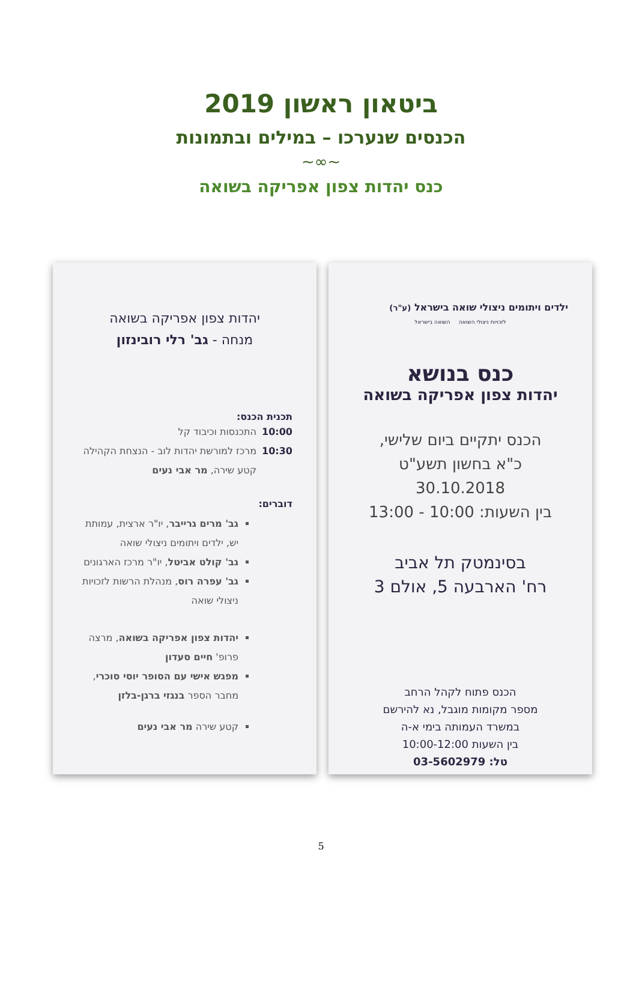ביטאון ראשון 2019
הכנסים שנערכו – במילים ובתמונות
~∞~
כנס יהדות צפון אפריקה בשואה
ילדים ויתומים ניצולי שואה בישראל (ע"ר)
לזכויות ניצולי השואה השואה בישראל
כנס בנושא
יהדות צפון אפריקה בשואה
הכנס יתקיים ביום שלישי,
כ"א בחשון תשע"ט 30.10.2018
בין השעות: 10:00 - 13:00
בסינמטק תל אביב
רח' הארבעה 5, אולם 3
הכנס פתוח לקהל הרחב
מספר מקומות מוגבל, נא להירשם
במשרד העמותה בימי א-ה
בין השעות 10:00-12:00
טל: 03-5602979
יהדות צפון אפריקה בשואה
מנחה - גב' רלי רובינזון
תכנית הכנס:
10:00 התכנסות וכיבוד קל
10:30 מרכז למורשת יהדות לוב - הנצחת הקהילה
קטע שירה, מר אבי נעים
דוברים:
גב' מרים גרייבר, יו"ר ארצית, עמותת יש, ילדים ויתומים ניצולי שואה
גב' קולט אביטל, יו"ר מרכז הארגונים
גב' עפרה רוס, מנהלת הרשות לזכויות ניצולי שואה
יהדות צפון אפריקה בשואה, מרצה פרופ' חיים סעדון
מפגש אישי עם הסופר יוסי סוכרי, מחבר הספר בנגזי ברגן-בלזן
קטע שירה מר אבי נעים
5